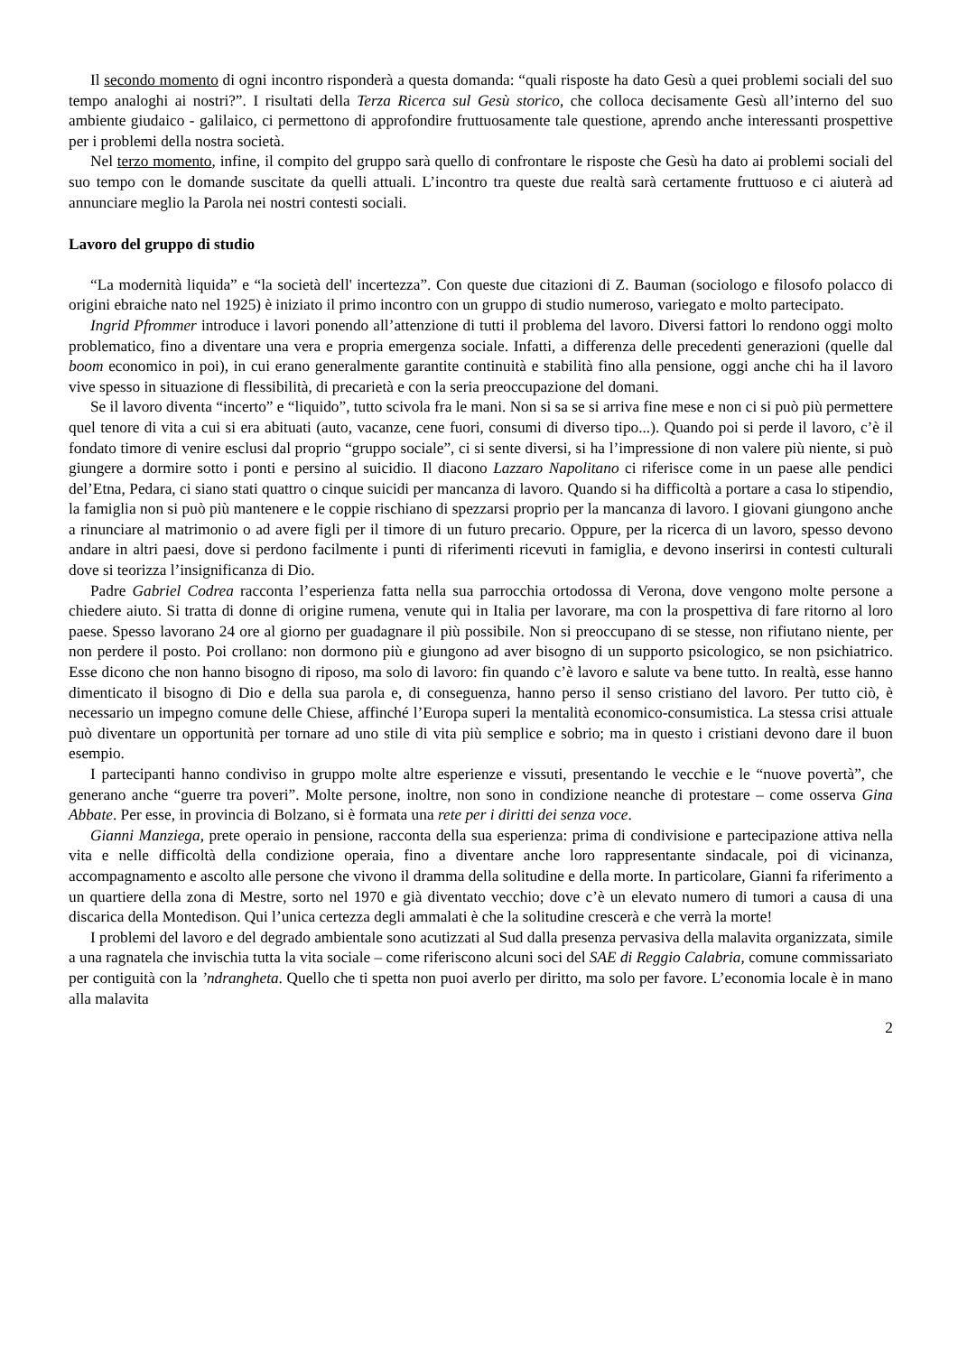Il secondo momento di ogni incontro risponderà a questa domanda: “quali risposte ha dato Gesù a quei problemi sociali del suo tempo analoghi ai nostri?”. I risultati della Terza Ricerca sul Gesù storico, che colloca decisamente Gesù all’interno del suo ambiente giudaico - galilaico, ci permettono di approfondire fruttuosamente tale questione, aprendo anche interessanti prospettive per i problemi della nostra società.
Nel terzo momento, infine, il compito del gruppo sarà quello di confrontare le risposte che Gesù ha dato ai problemi sociali del suo tempo con le domande suscitate da quelli attuali. L’incontro tra queste due realtà sarà certamente fruttuoso e ci aiuterà ad annunciare meglio la Parola nei nostri contesti sociali.
Lavoro del gruppo di studio
“La modernità liquida” e “la società dell' incertezza”. Con queste due citazioni di Z. Bauman (sociologo e filosofo polacco di origini ebraiche nato nel 1925) è iniziato il primo incontro con un gruppo di studio numeroso, variegato e molto partecipato.
Ingrid Pfrommer introduce i lavori ponendo all’attenzione di tutti il problema del lavoro. Diversi fattori lo rendono oggi molto problematico, fino a diventare una vera e propria emergenza sociale. Infatti, a differenza delle precedenti generazioni (quelle dal boom economico in poi), in cui erano generalmente garantite continuità e stabilità fino alla pensione, oggi anche chi ha il lavoro vive spesso in situazione di flessibilità, di precarietà e con la seria preoccupazione del domani.
Se il lavoro diventa “incerto” e “liquido”, tutto scivola fra le mani. Non si sa se si arriva fine mese e non ci si può più permettere quel tenore di vita a cui si era abituati (auto, vacanze, cene fuori, consumi di diverso tipo...). Quando poi si perde il lavoro, c’è il fondato timore di venire esclusi dal proprio “gruppo sociale”, ci si sente diversi, si ha l’impressione di non valere più niente, si può giungere a dormire sotto i ponti e persino al suicidio. Il diacono Lazzaro Napolitano ci riferisce come in un paese alle pendici del’Etna, Pedara, ci siano stati quattro o cinque suicidi per mancanza di lavoro. Quando si ha difficoltà a portare a casa lo stipendio, la famiglia non si può più mantenere e le coppie rischiano di spezzarsi proprio per la mancanza di lavoro. I giovani giungono anche a rinunciare al matrimonio o ad avere figli per il timore di un futuro precario. Oppure, per la ricerca di un lavoro, spesso devono andare in altri paesi, dove si perdono facilmente i punti di riferimenti ricevuti in famiglia, e devono inserirsi in contesti culturali dove si teorizza l’insignificanza di Dio.
Padre Gabriel Codrea racconta l’esperienza fatta nella sua parrocchia ortodossa di Verona, dove vengono molte persone a chiedere aiuto. Si tratta di donne di origine rumena, venute qui in Italia per lavorare, ma con la prospettiva di fare ritorno al loro paese. Spesso lavorano 24 ore al giorno per guadagnare il più possibile. Non si preoccupano di se stesse, non rifiutano niente, per non perdere il posto. Poi crollano: non dormono più e giungono ad aver bisogno di un supporto psicologico, se non psichiatrico. Esse dicono che non hanno bisogno di riposo, ma solo di lavoro: fin quando c’è lavoro e salute va bene tutto. In realtà, esse hanno dimenticato il bisogno di Dio e della sua parola e, di conseguenza, hanno perso il senso cristiano del lavoro. Per tutto ciò, è necessario un impegno comune delle Chiese, affinché l’Europa superi la mentalità economico-consumistica. La stessa crisi attuale può diventare un opportunità per tornare ad uno stile di vita più semplice e sobrio; ma in questo i cristiani devono dare il buon esempio.
I partecipanti hanno condiviso in gruppo molte altre esperienze e vissuti, presentando le vecchie e le “nuove povertà”, che generano anche “guerre tra poveri”. Molte persone, inoltre, non sono in condizione neanche di protestare – come osserva Gina Abbate. Per esse, in provincia di Bolzano, si è formata una rete per i diritti dei senza voce.
Gianni Manziega, prete operaio in pensione, racconta della sua esperienza: prima di condivisione e partecipazione attiva nella vita e nelle difficoltà della condizione operaia, fino a diventare anche loro rappresentante sindacale, poi di vicinanza, accompagnamento e ascolto alle persone che vivono il dramma della solitudine e della morte. In particolare, Gianni fa riferimento a un quartiere della zona di Mestre, sorto nel 1970 e già diventato vecchio; dove c’è un elevato numero di tumori a causa di una discarica della Montedison. Qui l’unica certezza degli ammalati è che la solitudine crescerà e che verrà la morte!
I problemi del lavoro e del degrado ambientale sono acutizzati al Sud dalla presenza pervasiva della malavita organizzata, simile a una ragnatela che invischia tutta la vita sociale – come riferiscono alcuni soci del SAE di Reggio Calabria, comune commissariato per contiguità con la ’ndrangheta. Quello che ti spetta non puoi averlo per diritto, ma solo per favore. L’economia locale è in mano alla malavita
2